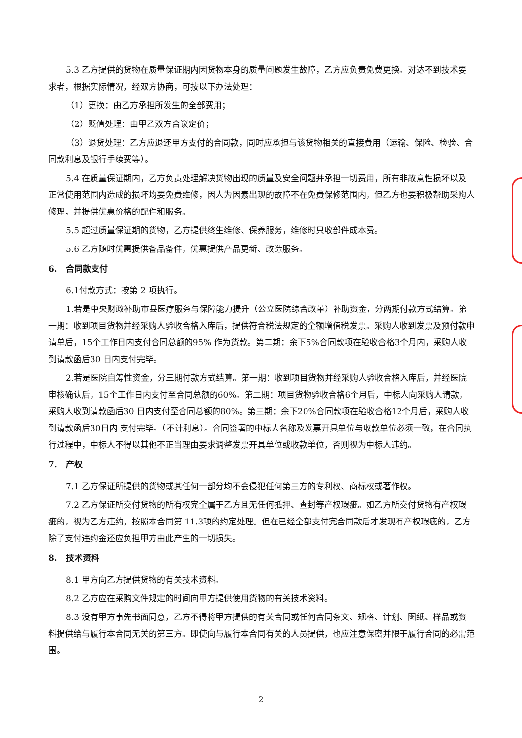5.3 乙方提供的货物在质量保证期内因货物本身的质量问题发生故障，乙方应负责免费更换。对达不到技术要求者，根据实际情况，经双方协商，可按以下办法处理：
（1）更换：由乙方承担所发生的全部费用；
（2）贬值处理：由甲乙双方合议定价；
（3）退货处理：乙方应退还甲方支付的合同款，同时应承担与该货物相关的直接费用（运输、保险、检验、合同款利息及银行手续费等）。
5.4 在质量保证期内，乙方负责处理解决货物出现的质量及安全问题并承担一切费用，所有非故意性损坏以及正常使用范围内造成的损坏均要免费维修，因人为因素出现的故障不在免费保修范围内，但乙方也要积极帮助采购人修理，并提供优惠价格的配件和服务。
5.5 超过质量保证期的货物，乙方提供终生维修、保养服务，维修时只收部件成本费。
5.6 乙方随时优惠提供备品备件，优惠提供产品更新、改造服务。
6. 合同款支付
6.1付款方式：按第 2 项执行。
1.若是中央财政补助市县医疗服务与保障能力提升（公立医院综合改革）补助资金，分两期付款方式结算。第一期：收到项目货物并经采购人验收合格入库后，提供符合税法规定的全额增值税发票。采购人收到发票及预付款申请单后，15个工作日内支付合同总额的95% 作为货款。第二期：余下5%合同款项在验收合格3个月内，采购人收到请款函后30 日内支付完毕。
2.若是医院自筹性资金，分三期付款方式结算。第一期：收到项目货物并经采购人验收合格入库后，并经医院审核确认后，15个工作日内支付至合同总额的60%。第二期：项目货物验收合格6个月后，中标人向采购人请款，采购人收到请款函后30 日内支付至合同总额的80%。第三期：余下20%合同款项在验收合格12个月后，采购人收到请款函后30日内 支付完毕。（不计利息）。合同签署的中标人名称及发票开具单位与收款单位必须一致，在合同执行过程中，中标人不得以其他不正当理由要求调整发票开具单位或收款单位，否则视为中标人违约。
7. 产权
7.1 乙方保证所提供的货物或其任何一部分均不会侵犯任何第三方的专利权、商标权或著作权。
7.2 乙方保证所交付货物的所有权完全属于乙方且无任何抵押、查封等产权瑕疵。如乙方所交付货物有产权瑕疵的，视为乙方违约，按照本合同第 11.3项的约定处理。但在已经全部支付完合同款后才发现有产权瑕疵的，乙方除了支付违约金还应负担甲方由此产生的一切损失。
8. 技术资料
8.1 甲方向乙方提供货物的有关技术资料。
8.2 乙方应在采购文件规定的时间向甲方提供使用货物的有关技术资料。
8.3 没有甲方事先书面同意，乙方不得将甲方提供的有关合同或任何合同条文、规格、计划、图纸、样品或资料提供给与履行本合同无关的第三方。即使向与履行本合同有关的人员提供，也应注意保密并限于履行合同的必需范围。
2